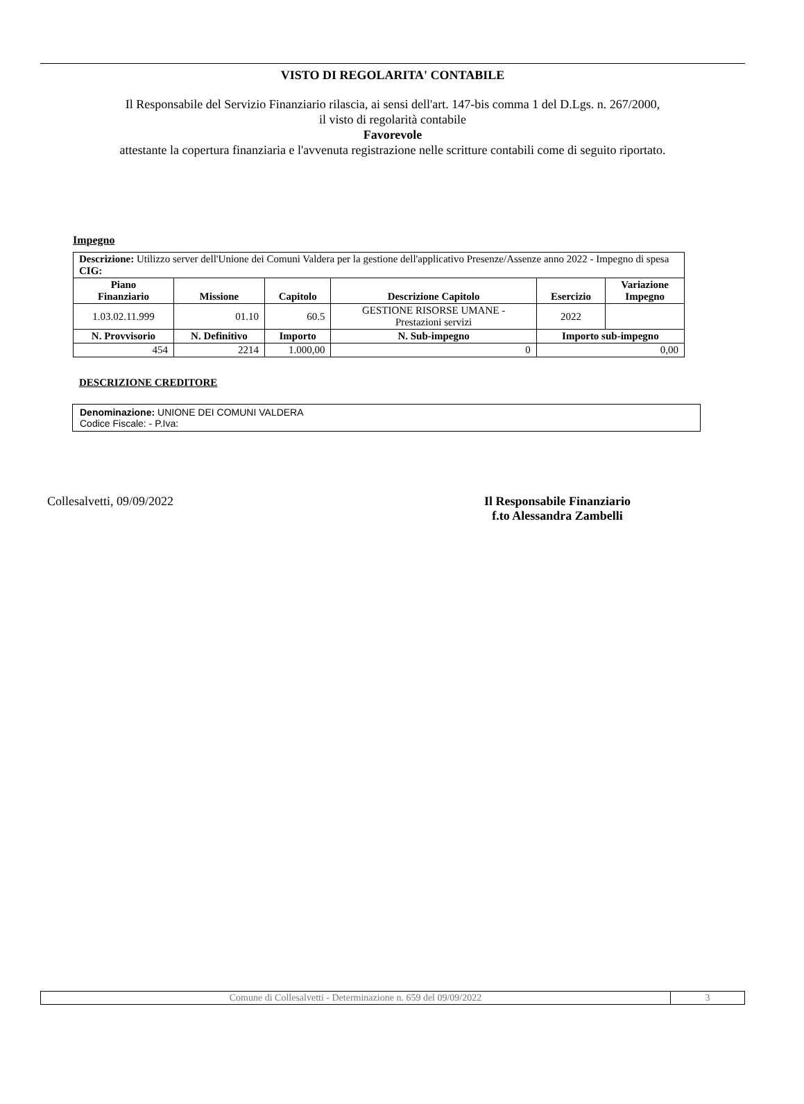VISTO DI REGOLARITA' CONTABILE
Il Responsabile del Servizio Finanziario rilascia, ai sensi dell'art. 147-bis comma 1 del D.Lgs. n. 267/2000,
il visto di regolarità contabile
Favorevole
attestante la copertura finanziaria e l'avvenuta registrazione nelle scritture contabili come di seguito riportato.
Impegno
| Descrizione: Utilizzo server dell'Unione dei Comuni Valdera per la gestione dell'applicativo Presenze/Assenze anno 2022 - Impegno di spesa CIG: | | | | | |
| Piano Finanziario | Missione | Capitolo | Descrizione Capitolo | Esercizio | Variazione Impegno |
| 1.03.02.11.999 | 01.10 | 60.5 | GESTIONE RISORSE UMANE - Prestazioni servizi | 2022 | |
| N. Provvisorio | N. Definitivo | Importo | N. Sub-impegno | Importo sub-impegno | |
| 454 | 2214 | 1.000,00 | 0 | 0,00 | |
DESCRIZIONE CREDITORE
Denominazione: UNIONE DEI COMUNI VALDERA
Codice Fiscale: - P.Iva:
Collesalvetti, 09/09/2022 Il Responsabile Finanziario
f.to Alessandra Zambelli
| Comune di Collesalvetti - Determinazione n. 659 del 09/09/2022 | 3 |